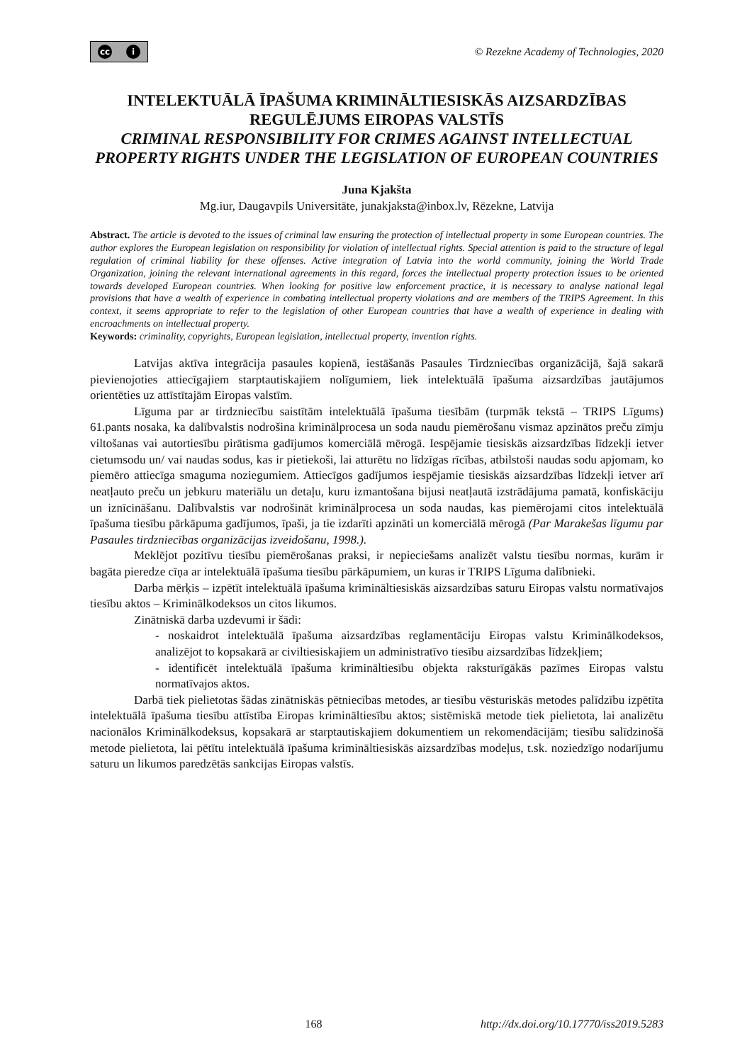cc i
© Rezekne Academy of Technologies, 2020
INTELEKTUĀLĀ ĪPAŠUMA KRIMINĀLTIESISKĀS AIZSARDZĪBAS REGULĒJUMS EIROPAS VALSTĪS
CRIMINAL RESPONSIBILITY FOR CRIMES AGAINST INTELLECTUAL PROPERTY RIGHTS UNDER THE LEGISLATION OF EUROPEAN COUNTRIES
Juna Kjakšta
Mg.iur, Daugavpils Universitāte, junakjaksta@inbox.lv, Rēzekne, Latvija
Abstract. The article is devoted to the issues of criminal law ensuring the protection of intellectual property in some European countries. The author explores the European legislation on responsibility for violation of intellectual rights. Special attention is paid to the structure of legal regulation of criminal liability for these offenses. Active integration of Latvia into the world community, joining the World Trade Organization, joining the relevant international agreements in this regard, forces the intellectual property protection issues to be oriented towards developed European countries. When looking for positive law enforcement practice, it is necessary to analyse national legal provisions that have a wealth of experience in combating intellectual property violations and are members of the TRIPS Agreement. In this context, it seems appropriate to refer to the legislation of other European countries that have a wealth of experience in dealing with encroachments on intellectual property.
Keywords: criminality, copyrights, European legislation, intellectual property, invention rights.
Latvijas aktīva integrācija pasaules kopienā, iestāšanās Pasaules Tirdzniecības organizācijā, šajā sakarā pievienojoties attiecīgajiem starptautiskajiem nolīgumiem, liek intelektuālā īpašuma aizsardzības jautājumos orientēties uz attīstītajām Eiropas valstīm.
Līguma par ar tirdzniecību saistītām intelektuālā īpašuma tiesībām (turpmāk tekstā – TRIPS Līgums) 61.pants nosaka, ka dalībvalstis nodrošina kriminālprocesa un soda naudu piemērošanu vismaz apzinātos preču zīmju viltošanas vai autortiesību pirātisma gadījumos komerciālā mērogā. Iespējamie tiesiskās aizsardzības līdzekļi ietver cietumsodu un/ vai naudas sodus, kas ir pietiekoši, lai atturētu no līdzīgas rīcības, atbilstoši naudas sodu apjomam, ko piemēro attiecīga smaguma noziegumiem. Attiecīgos gadījumos iespējamie tiesiskās aizsardzības līdzekļi ietver arī neatļauto preču un jebkuru materiālu un detaļu, kuru izmantošana bijusi neatļautā izstrādājuma pamatā, konfiskāciju un iznīcināšanu. Dalībvalstis var nodrošināt kriminālprocesa un soda naudas, kas piemērojami citos intelektuālā īpašuma tiesību pārkāpuma gadījumos, īpaši, ja tie izdarīti apzināti un komerciālā mērogā (Par Marakešas līgumu par Pasaules tirdzniecības organizācijas izveidošanu, 1998.).
Meklējot pozitīvu tiesību piemērošanas praksi, ir nepieciešams analizēt valstu tiesību normas, kurām ir bagāta pieredze cīņa ar intelektuālā īpašuma tiesību pārkāpumiem, un kuras ir TRIPS Līguma dalībnieki.
Darba mērķis – izpētīt intelektuālā īpašuma krimināltiesiskās aizsardzības saturu Eiropas valstu normatīvajos tiesību aktos – Krimināl­kodeksos un citos likumos.
Zinātniskā darba uzdevumi ir šādi:
- noskaidrot intelektuālā īpašuma aizsardzības reglamentāciju Eiropas valstu Kriminālkodeksos, analizējot to kopsakarā ar civiltiesiskajiem un administratīvo tiesību aizsardzības līdzekļiem;
- identificēt intelektuālā īpašuma krimināltiesību objekta raksturīgākās pazīmes Eiropas valstu normatīvajos aktos.
Darbā tiek pielietotas šādas zinātniskās pētniecības metodes, ar tiesību vēsturiskās metodes palīdzību izpētīta intelektuālā īpašuma tiesību attīstība Eiropas krimināltiesību aktos; sistēmiskā metode tiek pielietota, lai analizētu nacionālos Kriminālkodeksus, kopsakarā ar starptautiskajiem dokumentiem un rekomendācijām; tiesību salīdzinošā metode pielietota, lai pētītu intelektuālā īpašuma krimināltiesiskās aizsardzības modeļus, t.sk. noziedzīgo nodarījumu saturu un likumos paredzētās sankcijas Eiropas valstīs.
168 http://dx.doi.org/10.17770/iss2019.5283